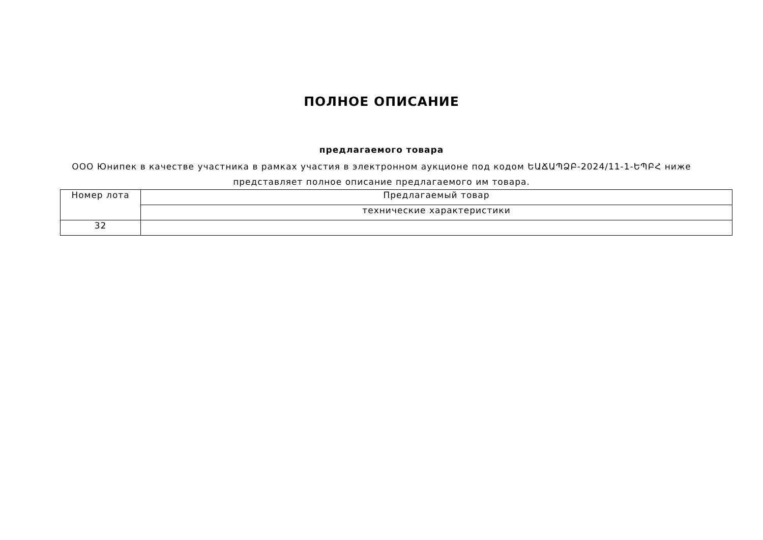ПОЛНОЕ ОПИСАНИЕ
предлагаемого товара
ООО Юнипек в качестве участника в рамках участия в электронном аукционе под кодом ԵԱՃԱՊՁԲ-2024/11-1-ԵՊԲՀ ниже представляет полное описание предлагаемого им товара.
| Номер лота | Предлагаемый товар |
| | технические характеристики |
| 32 | |